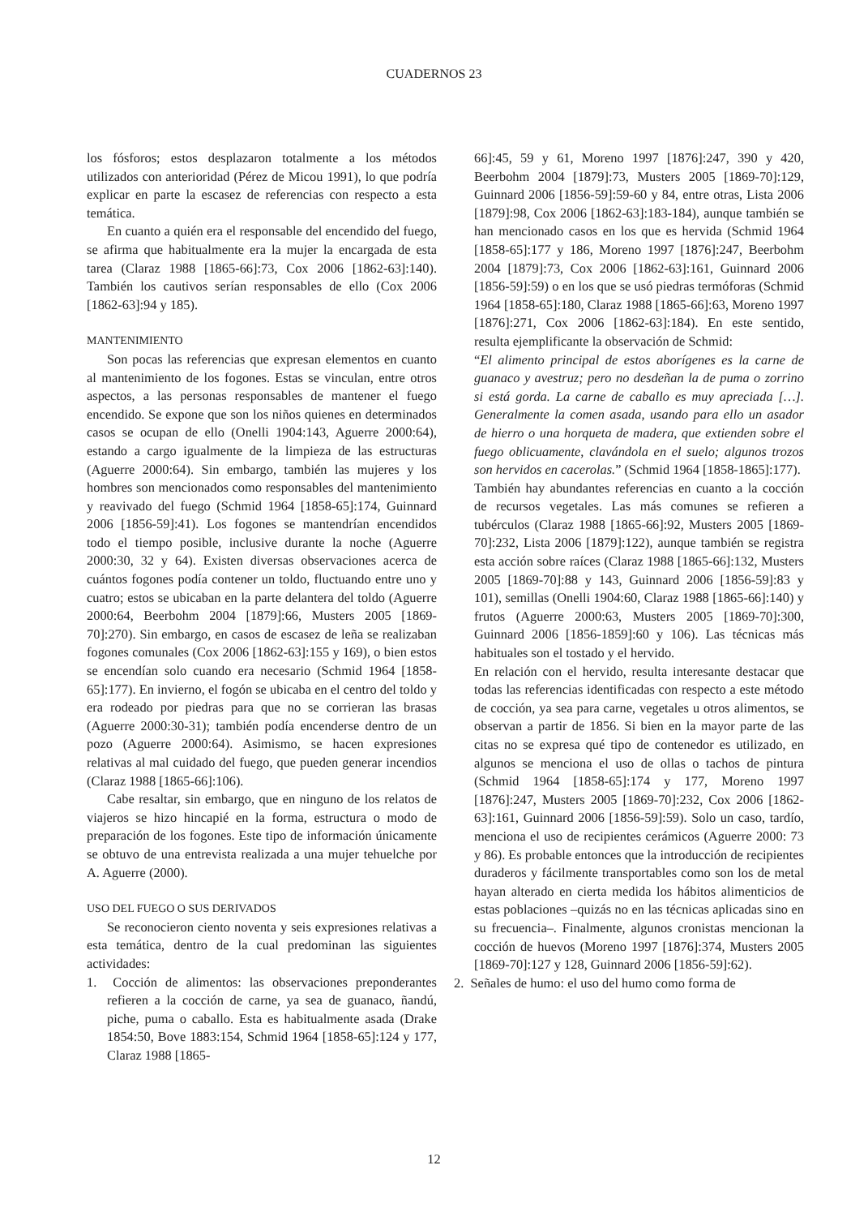CUADERNOS 23
los fósforos; estos desplazaron totalmente a los métodos utilizados con anterioridad (Pérez de Micou 1991), lo que podría explicar en parte la escasez de referencias con respecto a esta temática.
En cuanto a quién era el responsable del encendido del fuego, se afirma que habitualmente era la mujer la encargada de esta tarea (Claraz 1988 [1865-66]:73, Cox 2006 [1862-63]:140). También los cautivos serían responsables de ello (Cox 2006 [1862-63]:94 y 185).
MANTENIMIENTO
Son pocas las referencias que expresan elementos en cuanto al mantenimiento de los fogones. Estas se vinculan, entre otros aspectos, a las personas responsables de mantener el fuego encendido. Se expone que son los niños quienes en determinados casos se ocupan de ello (Onelli 1904:143, Aguerre 2000:64), estando a cargo igualmente de la limpieza de las estructuras (Aguerre 2000:64). Sin embargo, también las mujeres y los hombres son mencionados como responsables del mantenimiento y reavivado del fuego (Schmid 1964 [1858-65]:174, Guinnard 2006 [1856-59]:41). Los fogones se mantendrían encendidos todo el tiempo posible, inclusive durante la noche (Aguerre 2000:30, 32 y 64). Existen diversas observaciones acerca de cuántos fogones podía contener un toldo, fluctuando entre uno y cuatro; estos se ubicaban en la parte delantera del toldo (Aguerre 2000:64, Beerbohm 2004 [1879]:66, Musters 2005 [1869-70]:270). Sin embargo, en casos de escasez de leña se realizaban fogones comunales (Cox 2006 [1862-63]:155 y 169), o bien estos se encendían solo cuando era necesario (Schmid 1964 [1858-65]:177). En invierno, el fogón se ubicaba en el centro del toldo y era rodeado por piedras para que no se corrieran las brasas (Aguerre 2000:30-31); también podía encenderse dentro de un pozo (Aguerre 2000:64). Asimismo, se hacen expresiones relativas al mal cuidado del fuego, que pueden generar incendios (Claraz 1988 [1865-66]:106).
Cabe resaltar, sin embargo, que en ninguno de los relatos de viajeros se hizo hincapié en la forma, estructura o modo de preparación de los fogones. Este tipo de información únicamente se obtuvo de una entrevista realizada a una mujer tehuelche por A. Aguerre (2000).
USO DEL FUEGO O SUS DERIVADOS
Se reconocieron ciento noventa y seis expresiones relativas a esta temática, dentro de la cual predominan las siguientes actividades:
1. Cocción de alimentos: las observaciones preponderantes refieren a la cocción de carne, ya sea de guanaco, ñandú, piche, puma o caballo. Esta es habitualmente asada (Drake 1854:50, Bove 1883:154, Schmid 1964 [1858-65]:124 y 177, Claraz 1988 [1865-
66]:45, 59 y 61, Moreno 1997 [1876]:247, 390 y 420, Beerbohm 2004 [1879]:73, Musters 2005 [1869-70]:129, Guinnard 2006 [1856-59]:59-60 y 84, entre otras, Lista 2006 [1879]:98, Cox 2006 [1862-63]:183-184), aunque también se han mencionado casos en los que es hervida (Schmid 1964 [1858-65]:177 y 186, Moreno 1997 [1876]:247, Beerbohm 2004 [1879]:73, Cox 2006 [1862-63]:161, Guinnard 2006 [1856-59]:59) o en los que se usó piedras termóforas (Schmid 1964 [1858-65]:180, Claraz 1988 [1865-66]:63, Moreno 1997 [1876]:271, Cox 2006 [1862-63]:184). En este sentido, resulta ejemplificante la observación de Schmid:
“El alimento principal de estos aborígenes es la carne de guanaco y avestruz; pero no desdeñan la de puma o zorrino si está gorda. La carne de caballo es muy apreciada […]. Generalmente la comen asada, usando para ello un asador de hierro o una horqueta de madera, que extienden sobre el fuego oblicuamente, clavándola en el suelo; algunos trozos son hervidos en cacerolas.” (Schmid 1964 [1858-1865]:177).
También hay abundantes referencias en cuanto a la cocción de recursos vegetales. Las más comunes se refieren a tubérculos (Claraz 1988 [1865-66]:92, Musters 2005 [1869-70]:232, Lista 2006 [1879]:122), aunque también se registra esta acción sobre raíces (Claraz 1988 [1865-66]:132, Musters 2005 [1869-70]:88 y 143, Guinnard 2006 [1856-59]:83 y 101), semillas (Onelli 1904:60, Claraz 1988 [1865-66]:140) y frutos (Aguerre 2000:63, Musters 2005 [1869-70]:300, Guinnard 2006 [1856-1859]:60 y 106). Las técnicas más habituales son el tostado y el hervido.
En relación con el hervido, resulta interesante destacar que todas las referencias identificadas con respecto a este método de cocción, ya sea para carne, vegetales u otros alimentos, se observan a partir de 1856. Si bien en la mayor parte de las citas no se expresa qué tipo de contenedor es utilizado, en algunos se menciona el uso de ollas o tachos de pintura (Schmid 1964 [1858-65]:174 y 177, Moreno 1997 [1876]:247, Musters 2005 [1869-70]:232, Cox 2006 [1862-63]:161, Guinnard 2006 [1856-59]:59). Solo un caso, tardío, menciona el uso de recipientes cerámicos (Aguerre 2000: 73 y 86). Es probable entonces que la introducción de recipientes duraderos y fácilmente transportables como son los de metal hayan alterado en cierta medida los hábitos alimenticios de estas poblaciones –quizás no en las técnicas aplicadas sino en su frecuencia–. Finalmente, algunos cronistas mencionan la cocción de huevos (Moreno 1997 [1876]:374, Musters 2005 [1869-70]:127 y 128, Guinnard 2006 [1856-59]:62).
2. Señales de humo: el uso del humo como forma de
12